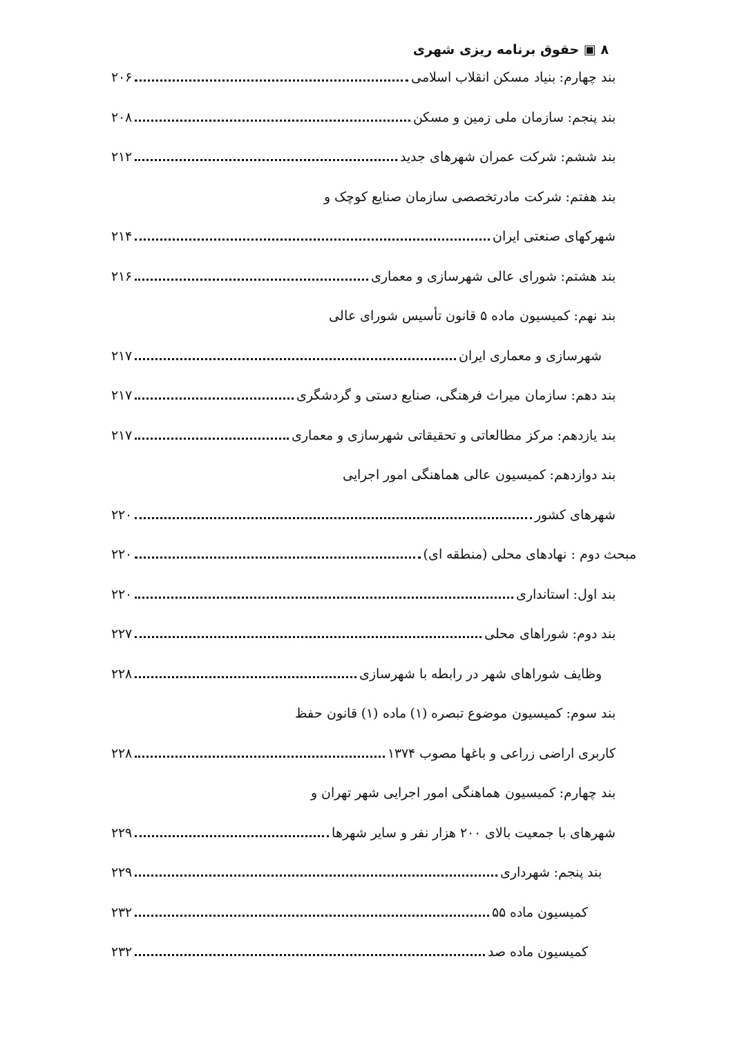۸ ▣ حقوق برنامه ریزی شهری
بند چهارم: بنیاد مسکن انقلاب اسلامی ۲۰۶
بند پنجم: سازمان ملی زمین و مسکن ۲۰۸
بند ششم: شرکت عمران شهرهای جدید ۲۱۲
بند هفتم: شرکت مادرتخصصی سازمان صنایع کوچک و
شهرکهای صنعتی ایران ۲۱۴
بند هشتم: شورای عالی شهرسازی و معماری ۲۱۶
بند نهم: کمیسیون ماده ۵ قانون تأسیس شورای عالی
شهرسازی و معماری ایران ۲۱۷
بند دهم: سازمان میراث فرهنگی، صنایع دستی و گردشگری ۲۱۷
بند یازدهم: مرکز مطالعاتی و تحقیقاتی شهرسازی و معماری ۲۱۷
بند دوازدهم: کمیسیون عالی هماهنگی امور اجرایی
شهرهای کشور ۲۲۰
مبحث دوم : نهادهای محلی (منطقه ای) ۲۲۰
بند اول: استانداری ۲۲۰
بند دوم: شوراهای محلی ۲۲۷
وظایف شوراهای شهر در رابطه با شهرسازی ۲۲۸
بند سوم: کمیسیون موضوع تبصره (۱) ماده (۱) قانون حفظ
کاربری اراضی زراعی و باغها مصوب ۱۳۷۴ ۲۲۸
بند چهارم: کمیسیون هماهنگی امور اجرایی شهر تهران و
شهرهای با جمعیت بالای ۲۰۰ هزار نفر و سایر شهرها ۲۲۹
بند پنجم: شهرداری ۲۲۹
کمیسیون ماده ۵۵ ۲۳۲
کمیسیون ماده صد ۲۳۲